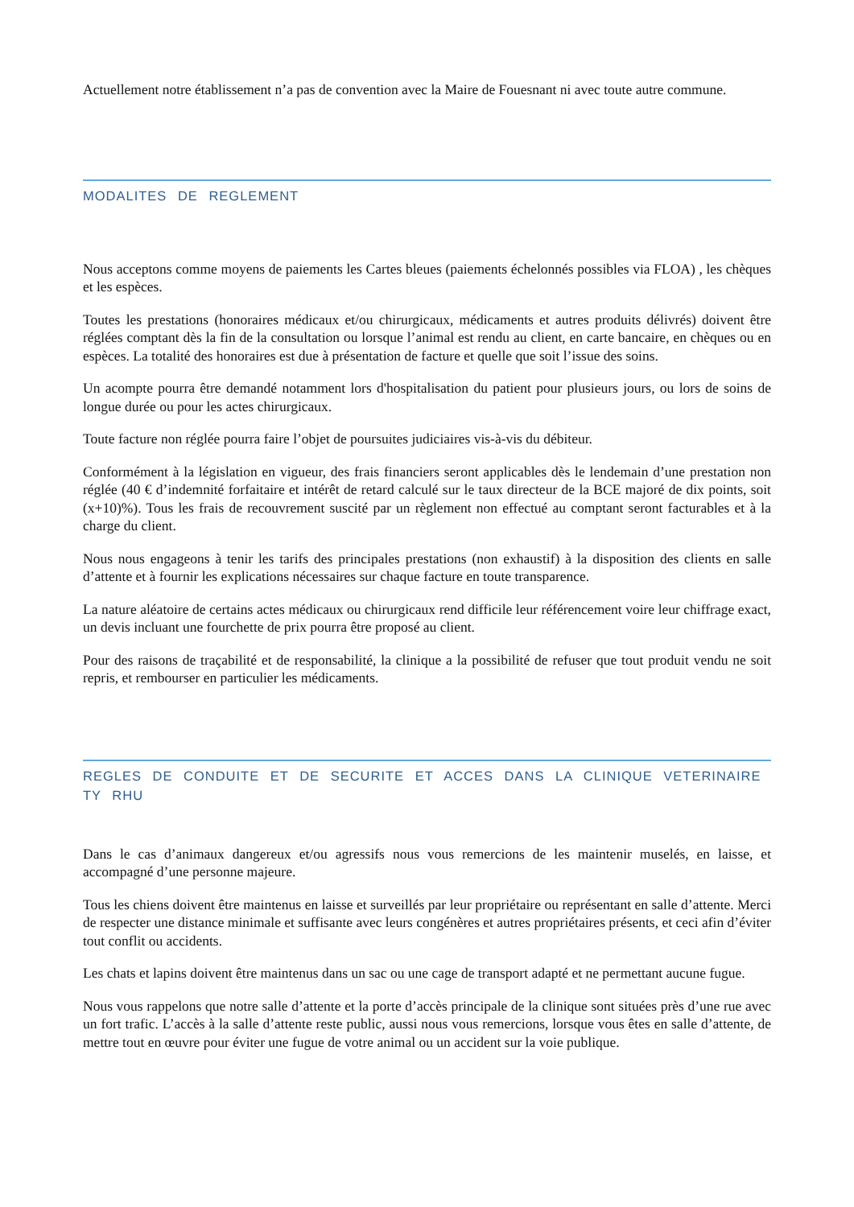Actuellement notre établissement n’a pas de convention avec la Maire de Fouesnant ni avec toute autre commune.
MODALITES DE REGLEMENT
Nous acceptons comme moyens de paiements les Cartes bleues (paiements échelonnés possibles via FLOA) , les chèques et les espèces.
Toutes les prestations (honoraires médicaux et/ou chirurgicaux, médicaments et autres produits délivrés) doivent être réglées comptant dès la fin de la consultation ou lorsque l’animal est rendu au client, en carte bancaire, en chèques ou en espèces. La totalité des honoraires est due à présentation de facture et quelle que soit l’issue des soins.
Un acompte pourra être demandé notamment lors d'hospitalisation du patient pour plusieurs jours, ou lors de soins de longue durée ou pour les actes chirurgicaux.
Toute facture non réglée pourra faire l’objet de poursuites judiciaires vis-à-vis du débiteur.
Conformément à la législation en vigueur, des frais financiers seront applicables dès le lendemain d’une prestation non réglée (40 € d’indemnité forfaitaire et intérêt de retard calculé sur le taux directeur de la BCE majoré de dix points, soit (x+10)%). Tous les frais de recouvrement suscité par un règlement non effectué au comptant seront facturables et à la charge du client.
Nous nous engageons à tenir les tarifs des principales prestations (non exhaustif) à la disposition des clients en salle d’attente et à fournir les explications nécessaires sur chaque facture en toute transparence.
La nature aléatoire de certains actes médicaux ou chirurgicaux rend difficile leur référencement voire leur chiffrage exact, un devis incluant une fourchette de prix pourra être proposé au client.
Pour des raisons de traçabilité et de responsabilité, la clinique a la possibilité de refuser que tout produit vendu ne soit repris, et rembourser en particulier les médicaments.
REGLES DE CONDUITE ET DE SECURITE ET ACCES DANS LA CLINIQUE VETERINAIRE TY RHU
Dans le cas d’animaux dangereux et/ou agressifs nous vous remercions de les maintenir muselés, en laisse, et accompagné d’une personne majeure.
Tous les chiens doivent être maintenus en laisse et surveillés par leur propriétaire ou représentant en salle d’attente. Merci de respecter une distance minimale et suffisante avec leurs congénères et autres propriétaires présents, et ceci afin d’éviter tout conflit ou accidents.
Les chats et lapins doivent être maintenus dans un sac ou une cage de transport adapté et ne permettant aucune fugue.
Nous vous rappelons que notre salle d’attente et la porte d’accès principale de la clinique sont situées près d’une rue avec un fort trafic. L’accès à la salle d’attente reste public, aussi nous vous remercions, lorsque vous êtes en salle d’attente, de mettre tout en œuvre pour éviter une fugue de votre animal ou un accident sur la voie publique.